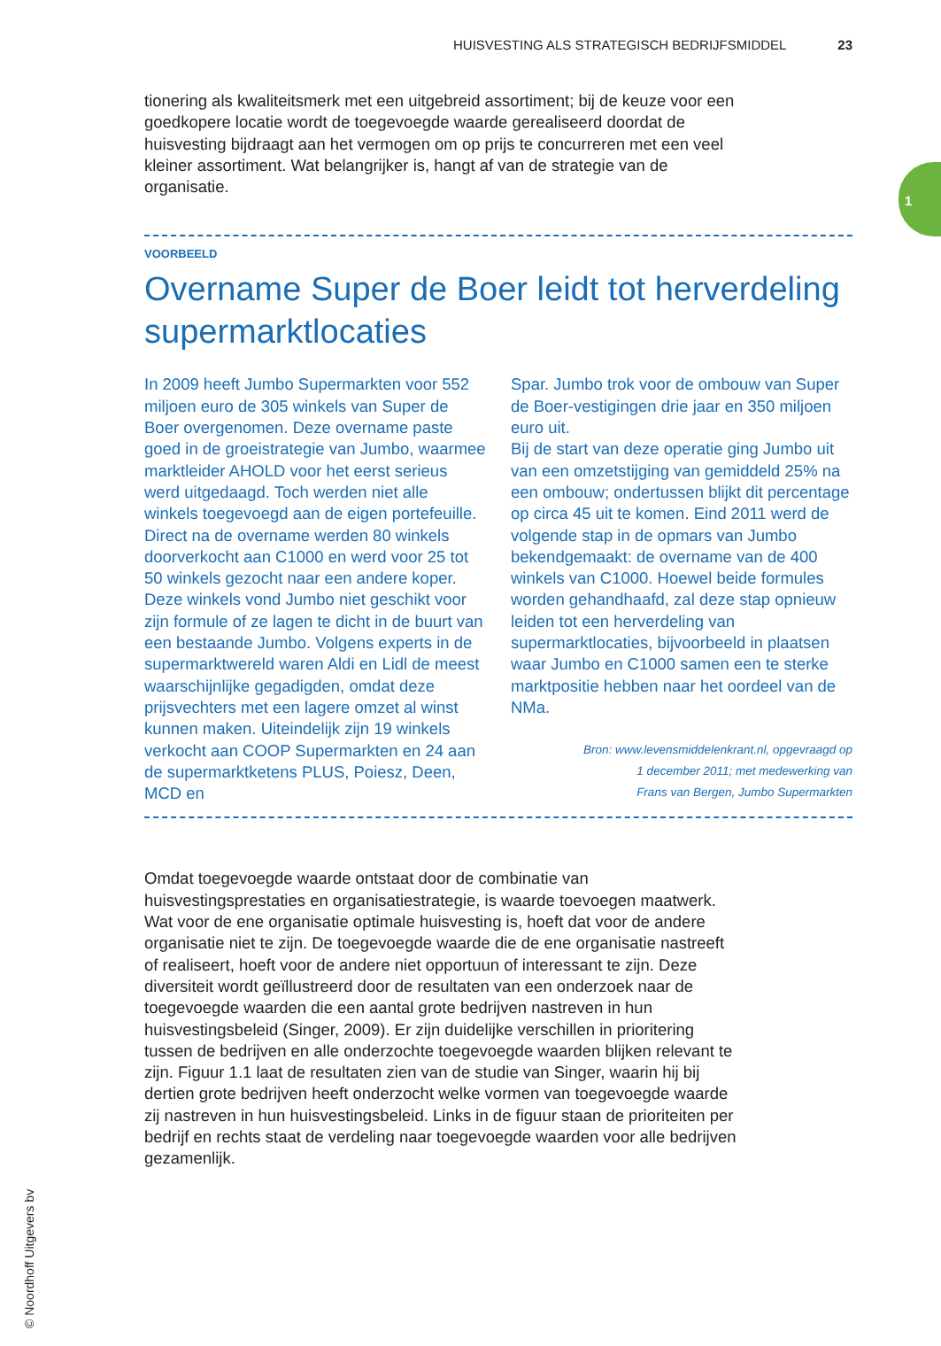HUISVESTING ALS STRATEGISCH BEDRIJFSMIDDEL 23
1
© Noordhoff Uitgevers bv
tionering als kwaliteitsmerk met een uitgebreid assortiment; bij de keuze voor een goedkopere locatie wordt de toegevoegde waarde gerealiseerd doordat de huisvesting bijdraagt aan het vermogen om op prijs te concurreren met een veel kleiner assortiment. Wat belangrijker is, hangt af van de strategie van de organisatie.
VOORBEELD
Overname Super de Boer leidt tot herverdeling supermarktlocaties
In 2009 heeft Jumbo Supermarkten voor 552 miljoen euro de 305 winkels van Super de Boer overgenomen. Deze overname paste goed in de groeistrategie van Jumbo, waarmee marktleider AHOLD voor het eerst serieus werd uitgedaagd. Toch werden niet alle winkels toegevoegd aan de eigen portefeuille. Direct na de overname werden 80 winkels doorverkocht aan C1000 en werd voor 25 tot 50 winkels gezocht naar een andere koper. Deze winkels vond Jumbo niet geschikt voor zijn formule of ze lagen te dicht in de buurt van een bestaande Jumbo. Volgens experts in de supermarktwereld waren Aldi en Lidl de meest waarschijnlijke gegadigden, omdat deze prijsvechters met een lagere omzet al winst kunnen maken. Uiteindelijk zijn 19 winkels verkocht aan COOP Supermarkten en 24 aan de supermarktketens PLUS, Poiesz, Deen, MCD en
Spar. Jumbo trok voor de ombouw van Super de Boer-vestigingen drie jaar en 350 miljoen euro uit.
Bij de start van deze operatie ging Jumbo uit van een omzetstijging van gemiddeld 25% na een ombouw; ondertussen blijkt dit percentage op circa 45 uit te komen. Eind 2011 werd de volgende stap in de opmars van Jumbo bekendgemaakt: de overname van de 400 winkels van C1000. Hoewel beide formules worden gehandhaafd, zal deze stap opnieuw leiden tot een herverdeling van supermarktlocaties, bijvoorbeeld in plaatsen waar Jumbo en C1000 samen een te sterke marktpositie hebben naar het oordeel van de NMa.
Bron: www.levensmiddelenkrant.nl, opgevraagd op
1 december 2011; met medewerking van
Frans van Bergen, Jumbo Supermarkten
Omdat toegevoegde waarde ontstaat door de combinatie van huisvestingsprestaties en organisatiestrategie, is waarde toevoegen maatwerk. Wat voor de ene organisatie optimale huisvesting is, hoeft dat voor de andere organisatie niet te zijn. De toegevoegde waarde die de ene organisatie nastreeft of realiseert, hoeft voor de andere niet opportuun of interessant te zijn. Deze diversiteit wordt geïllustreerd door de resultaten van een onderzoek naar de toegevoegde waarden die een aantal grote bedrijven nastreven in hun huisvestingsbeleid (Singer, 2009). Er zijn duidelijke verschillen in prioritering tussen de bedrijven en alle onderzochte toegevoegde waarden blijken relevant te zijn. Figuur 1.1 laat de resultaten zien van de studie van Singer, waarin hij bij dertien grote bedrijven heeft onderzocht welke vormen van toegevoegde waarde zij nastreven in hun huisvestingsbeleid. Links in de figuur staan de prioriteiten per bedrijf en rechts staat de verdeling naar toegevoegde waarden voor alle bedrijven gezamenlijk.